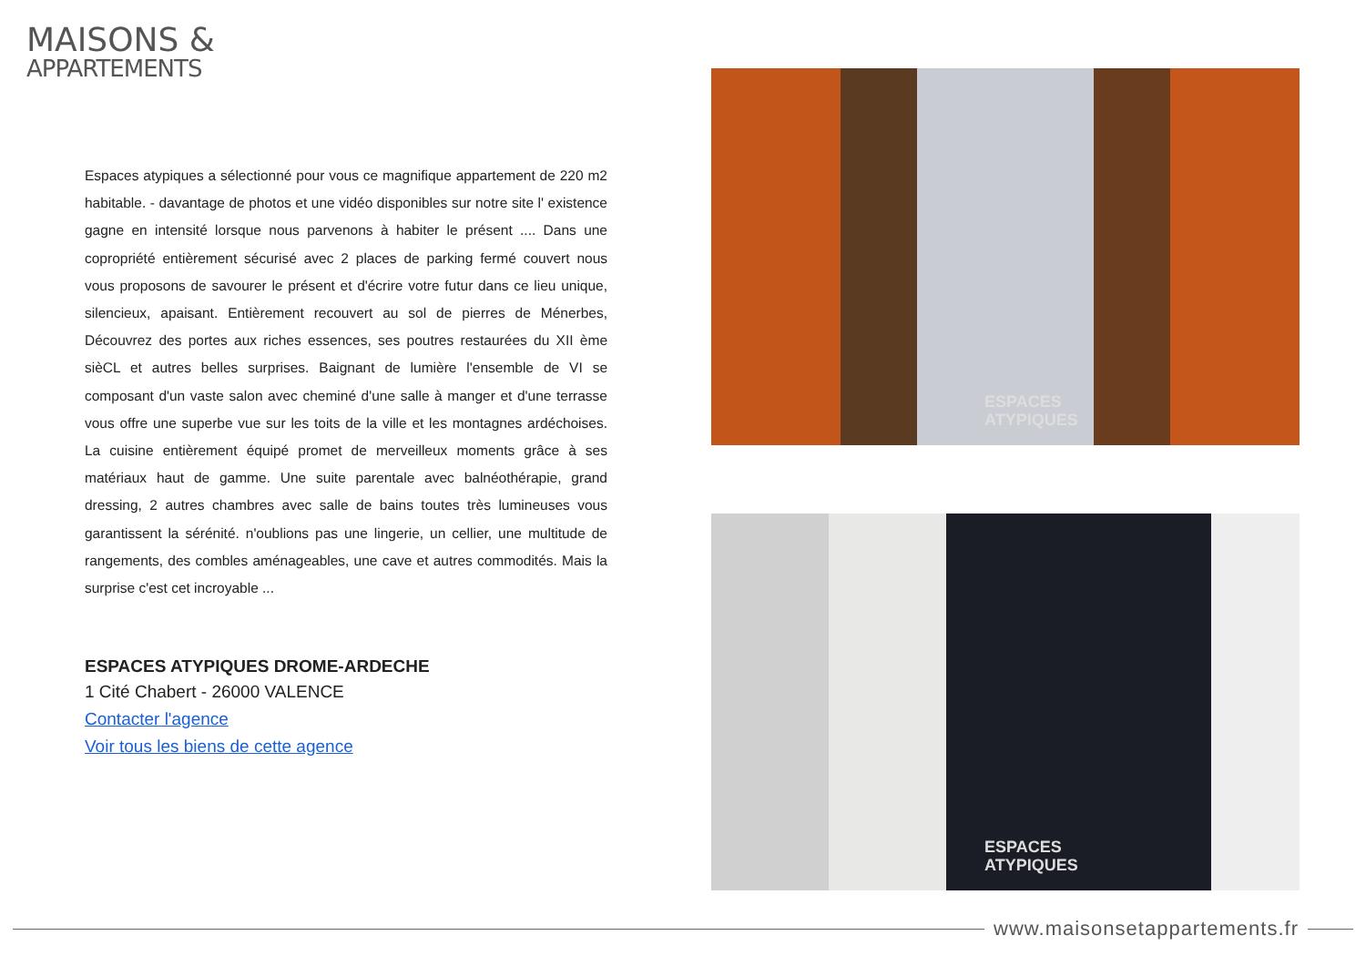MAISONS &
APPARTEMENTS
Espaces atypiques a sélectionné pour vous ce magnifique appartement de 220 m2 habitable. - davantage de photos et une vidéo disponibles sur notre site l' existence gagne en intensité lorsque nous parvenons à habiter le présent .... Dans une copropriété entièrement sécurisé avec 2 places de parking fermé couvert nous vous proposons de savourer le présent et d'écrire votre futur dans ce lieu unique, silencieux, apaisant. Entièrement recouvert au sol de pierres de Ménerbes, Découvrez des portes aux riches essences, ses poutres restaurées du XII ème sièCL et autres belles surprises. Baignant de lumière l'ensemble de VI se composant d'un vaste salon avec cheminé d'une salle à manger et d'une terrasse vous offre une superbe vue sur les toits de la ville et les montagnes ardéchoises. La cuisine entièrement équipé promet de merveilleux moments grâce à ses matériaux haut de gamme. Une suite parentale avec balnéothérapie, grand dressing, 2 autres chambres avec salle de bains toutes très lumineuses vous garantissent la sérénité. n'oublions pas une lingerie, un cellier, une multitude de rangements, des combles aménageables, une cave et autres commodités. Mais la surprise c'est cet incroyable ...
ESPACES ATYPIQUES DROME-ARDECHE
1 Cité Chabert - 26000 VALENCE
Contacter l'agence
Voir tous les biens de cette agence
ESPACES
ATYPIQUES
ESPACES
ATYPIQUES
www.maisonsetappartements.fr